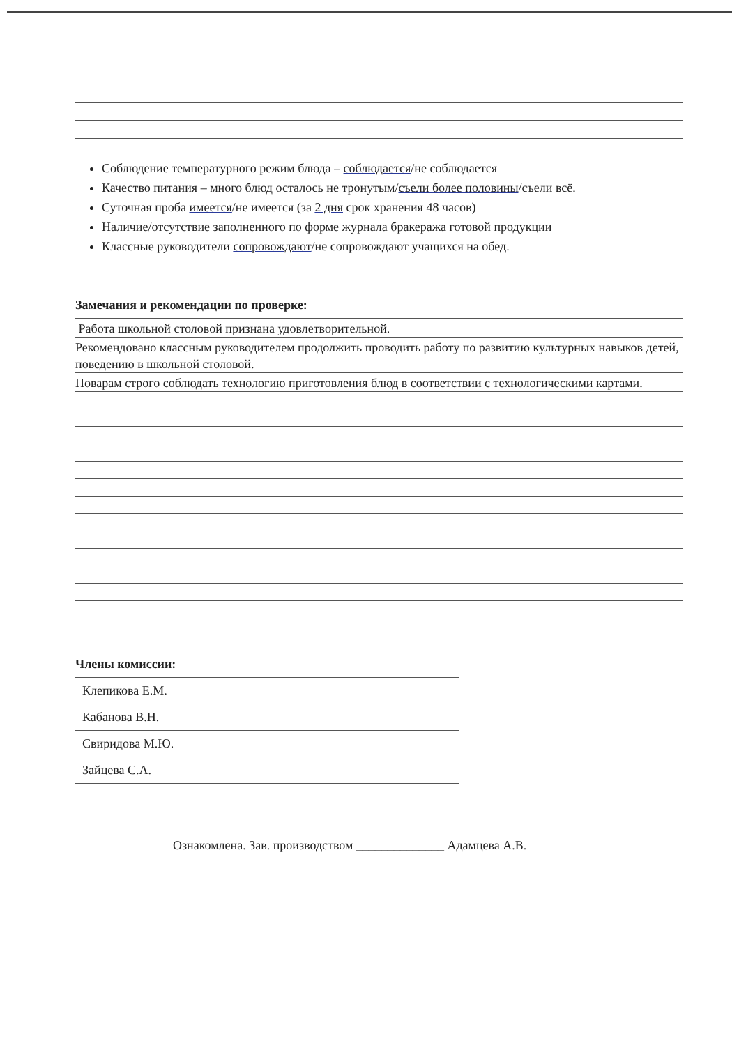Соблюдение температурного режим блюда – соблюдается/не соблюдается
Качество питания – много блюд осталось не тронутым/съели более половины/съели всё.
Суточная проба имеется/не имеется (за 2 дня срок хранения 48 часов)
Наличие/отсутствие заполненного по форме журнала бракеража готовой продукции
Классные руководители сопровождают/не сопровождают учащихся на обед.
Замечания и рекомендации по проверке:
Работа школьной столовой признана удовлетворительной.
Рекомендовано классным руководителем продолжить проводить работу по развитию культурных навыков детей, поведению в школьной столовой.
Поварам строго соблюдать технологию приготовления блюд в соответствии с технологическими картами.
Члены комиссии:
Клепикова Е.М.
Кабанова В.Н.
Свиридова М.Ю.
Зайцева С.А.
Ознакомлена. Зав. производством ______________ Адамцева А.В.